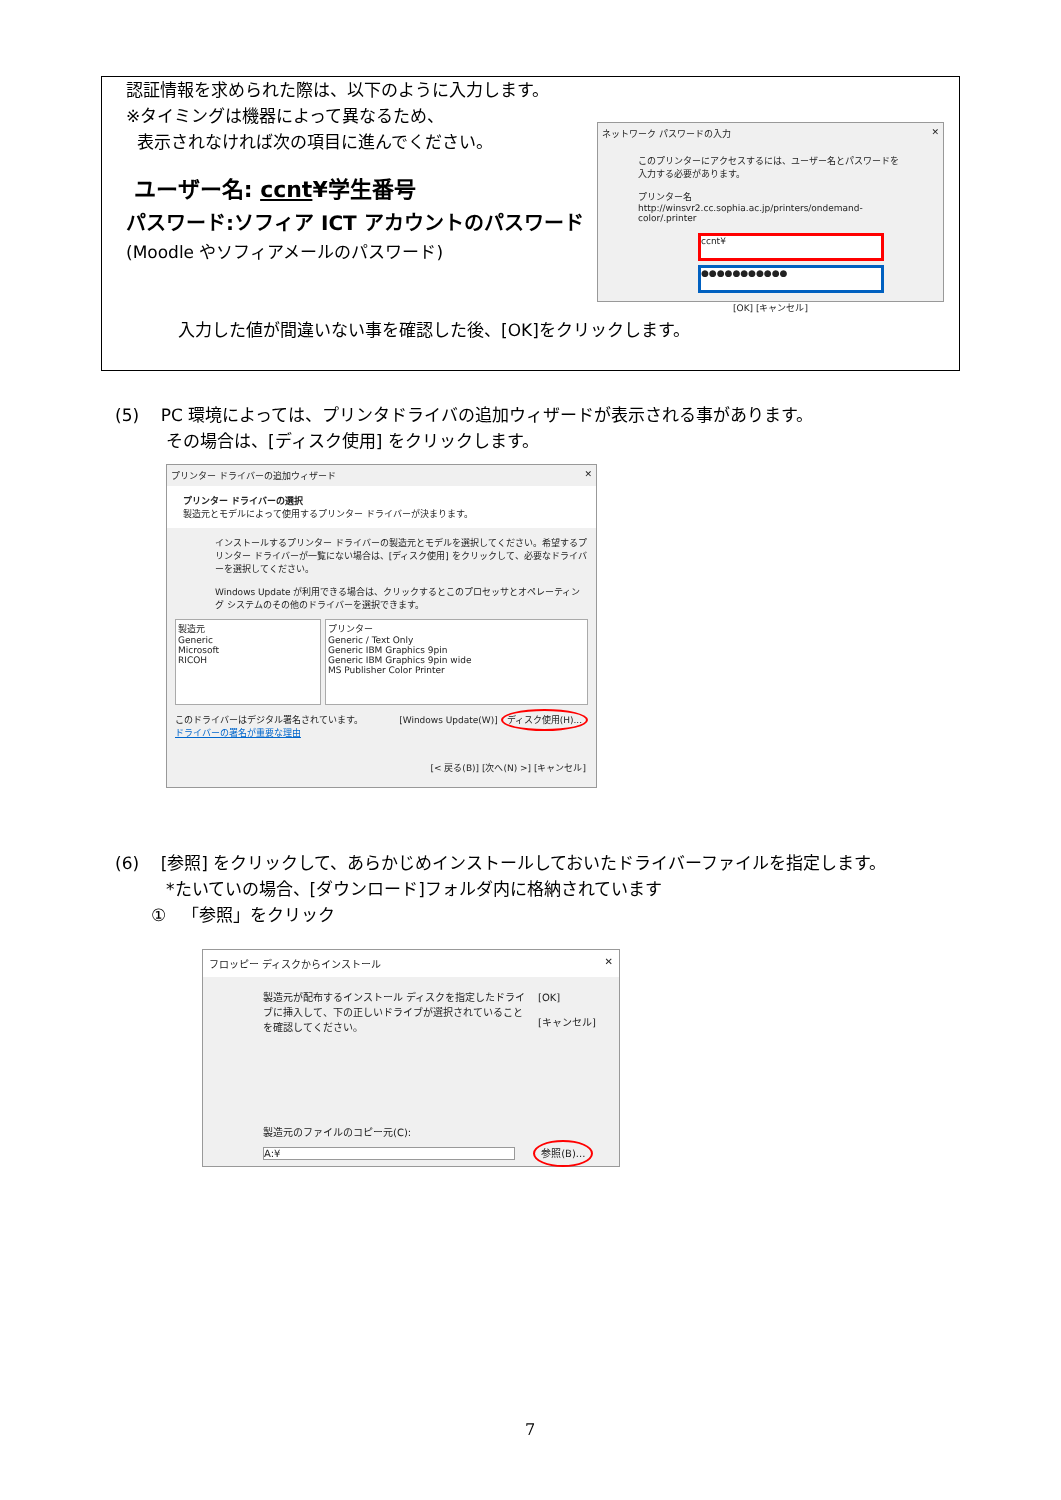認証情報を求められた際は、以下のように入力します。
※タイミングは機器によって異なるため、
表示されなければ次の項目に進んでください。
ユーザー名: ccnt¥学生番号
パスワード:ソフィア ICT アカウントのパスワード
(Moodle やソフィアメールのパスワード)
ネットワーク パスワードの入力 ✕
このプリンターにアクセスするには、ユーザー名とパスワードを入力する必要があります。
プリンター名 http://winsvr2.cc.sophia.ac.jp/printers/ondemand-color/.printer
ccnt¥
●●●●●●●●●●●
[OK] [キャンセル]
入力した値が間違いない事を確認した後、[OK]をクリックします。
(5) PC 環境によっては、プリンタドライバの追加ウィザードが表示される事があります。
その場合は、[ディスク使用] をクリックします。
プリンター ドライバーの追加ウィザード ✕
プリンター ドライバーの選択
製造元とモデルによって使用するプリンター ドライバーが決まります。
インストールするプリンター ドライバーの製造元とモデルを選択してください。希望するプリンター ドライバーが一覧にない場合は、[ディスク使用] をクリックして、必要なドライバーを選択してください。
Windows Update が利用できる場合は、クリックするとこのプロセッサとオペレーティング システムのその他のドライバーを選択できます。
製造元
Generic
Microsoft
RICOH
プリンター
Generic / Text Only
Generic IBM Graphics 9pin
Generic IBM Graphics 9pin wide
MS Publisher Color Printer
このドライバーはデジタル署名されています。 [Windows Update(W)] ディスク使用(H)...
ドライバーの署名が重要な理由
[< 戻る(B)] [次へ(N) >] [キャンセル]
(6) [参照] をクリックして、あらかじめインストールしておいたドライバーファイルを指定します。
*たいていの場合、[ダウンロード]フォルダ内に格納されています
① 「参照」をクリック
フロッピー ディスクからインストール ✕
製造元が配布するインストール ディスクを指定したドライブに挿入して、下の正しいドライブが選択されていることを確認してください。
[OK]
[キャンセル]
製造元のファイルのコピー元(C):
A:¥ 参照(B)...
7